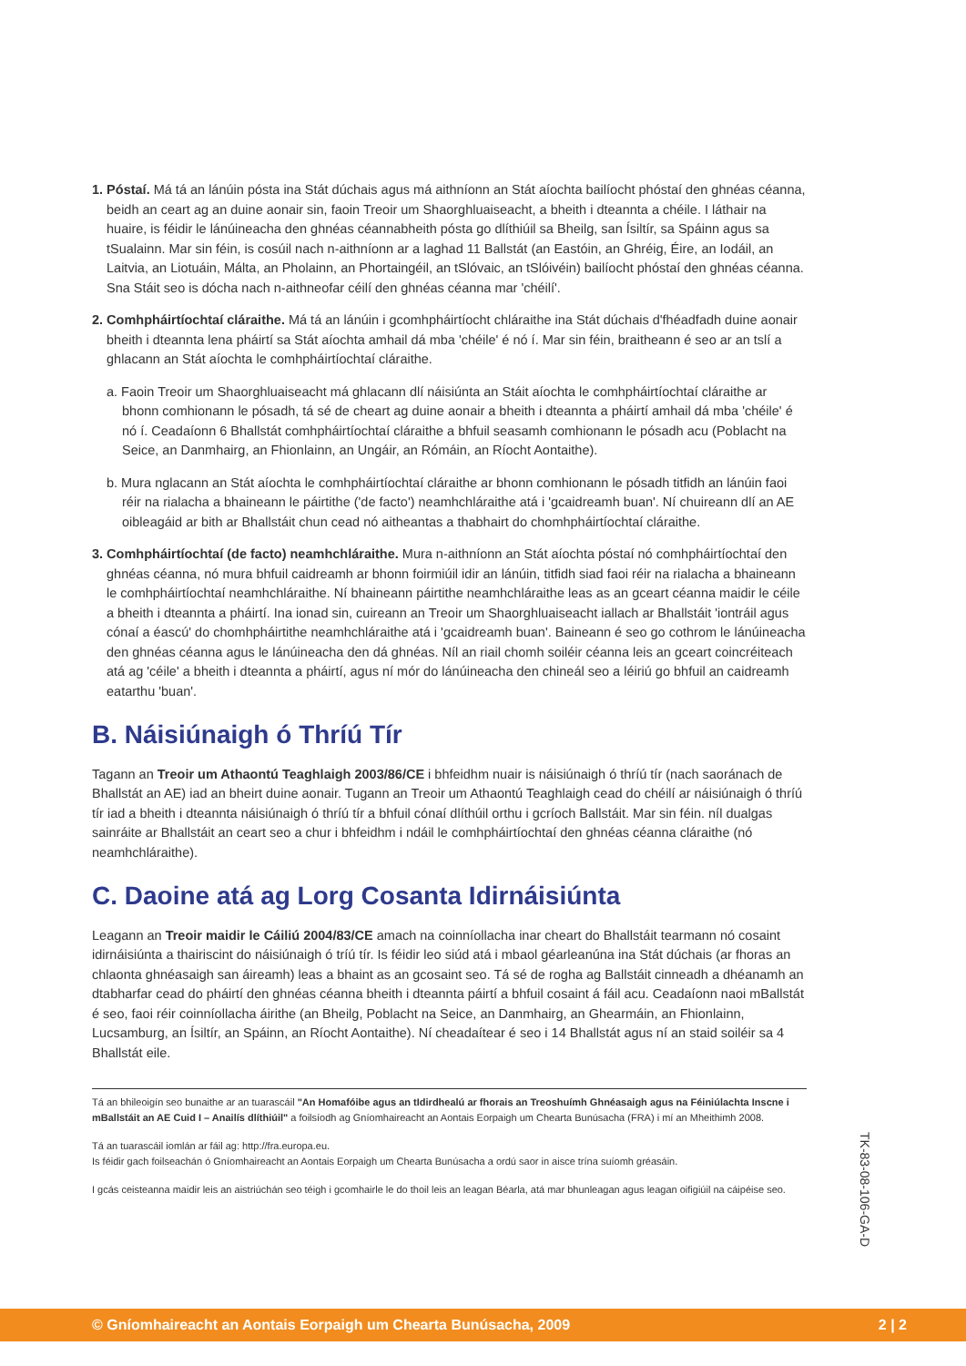1. Póstaí. Má tá an lánúin pósta ina Stát dúchais agus má aithníonn an Stát aíochta bailíocht phóstaí den ghnéas céanna, beidh an ceart ag an duine aonair sin, faoin Treoir um Shaorghluaiseacht, a bheith i dteannta a chéile. I láthair na huaire, is féidir le lánúineacha den ghnéas céannabheith pósta go dlíthiúil sa Bheilg, san Ísiltír, sa Spáinn agus sa tSualainn. Mar sin féin, is cosúil nach n-aithníonn ar a laghad 11 Ballstát (an Eastóin, an Ghréig, Éire, an Iodáil, an Laitvia, an Liotuáin, Málta, an Pholainn, an Phortaingéil, an tSlóvaic, an tSlóivéin) bailíocht phóstaí den ghnéas céanna. Sna Stáit seo is dócha nach n-aithneofar céilí den ghnéas céanna mar 'chéilí'.
2. Comhpháirtíochtaí cláraithe. Má tá an lánúin i gcomhpháirtíocht chláraithe ina Stát dúchais d'fhéadfadh duine aonair bheith i dteannta lena pháirtí sa Stát aíochta amhail dá mba 'chéile' é nó í. Mar sin féin, braitheann é seo ar an tslí a ghlacann an Stát aíochta le comhpháirtíochtaí cláraithe.
a. Faoin Treoir um Shaorghluaiseacht má ghlacann dlí náisiúnta an Stáit aíochta le comhpháirtíochtaí cláraithe ar bhonn comhionann le pósadh, tá sé de cheart ag duine aonair a bheith i dteannta a pháirtí amhail dá mba 'chéile' é nó í. Ceadaíonn 6 Bhallstát comhpháirtíochtaí cláraithe a bhfuil seasamh comhionann le pósadh acu (Poblacht na Seice, an Danmhairg, an Fhionlainn, an Ungáir, an Rómáin, an Ríocht Aontaithe).
b. Mura nglacann an Stát aíochta le comhpháirtíochtaí cláraithe ar bhonn comhionann le pósadh titfidh an lánúin faoi réir na rialacha a bhaineann le páirtithe ('de facto') neamhchláraithe atá i 'gcaidreamh buan'. Ní chuireann dlí an AE oibleagáid ar bith ar Bhallstáit chun cead nó aitheantas a thabhairt do chomhpháirtíochtaí cláraithe.
3. Comhpháirtíochtaí (de facto) neamhchláraithe. Mura n-aithníonn an Stát aíochta póstaí nó comhpháirtíochtaí den ghnéas céanna, nó mura bhfuil caidreamh ar bhonn foirmiúil idir an lánúin, titfidh siad faoi réir na rialacha a bhaineann le comhpháirtíochtaí neamhchláraithe. Ní bhaineann páirtithe neamhchláraithe leas as an gceart céanna maidir le céile a bheith i dteannta a pháirtí. Ina ionad sin, cuireann an Treoir um Shaorghluaiseacht iallach ar Bhallstáit 'iontráil agus cónaí a éascú' do chomhpháirtithe neamhchláraithe atá i 'gcaidreamh buan'. Baineann é seo go cothrom le lánúineacha den ghnéas céanna agus le lánúineacha den dá ghnéas. Níl an riail chomh soiléir céanna leis an gceart coincréiteach atá ag 'céile' a bheith i dteannta a pháirtí, agus ní mór do lánúineacha den chineál seo a léiriú go bhfuil an caidreamh eatarthu 'buan'.
B. Náisiúnaigh ó Thríú Tír
Tagann an Treoir um Athaontú Teaghlaigh 2003/86/CE i bhfeidhm nuair is náisiúnaigh ó thríú tír (nach saoránach de Bhallstát an AE) iad an bheirt duine aonair. Tugann an Treoir um Athaontú Teaghlaigh cead do chéilí ar náisiúnaigh ó thríú tír iad a bheith i dteannta náisiúnaigh ó thríú tír a bhfuil cónaí dlíthúil orthu i gcríoch Ballstáit. Mar sin féin. níl dualgas sainráite ar Bhallstáit an ceart seo a chur i bhfeidhm i ndáil le comhpháirtíochtaí den ghnéas céanna cláraithe (nó neamhchláraithe).
C. Daoine atá ag Lorg Cosanta Idirnáisiúnta
Leagann an Treoir maidir le Cáiliú 2004/83/CE amach na coinníollacha inar cheart do Bhallstáit tearmann nó cosaint idirnáisiúnta a thairiscint do náisiúnaigh ó tríú tír. Is féidir leo siúd atá i mbaol géarleanúna ina Stát dúchais (ar fhoras an chlaonta ghnéasaigh san áireamh) leas a bhaint as an gcosaint seo. Tá sé de rogha ag Ballstáit cinneadh a dhéanamh an dtabharfar cead do pháirtí den ghnéas céanna bheith i dteannta páirtí a bhfuil cosaint á fáil acu. Ceadaíonn naoi mBallstát é seo, faoi réir coinníollacha áirithe (an Bheilg, Poblacht na Seice, an Danmhairg, an Ghearmáin, an Fhionlainn, Lucsamburg, an Ísiltír, an Spáinn, an Ríocht Aontaithe). Ní cheadaítear é seo i 14 Bhallstát agus ní an staid soiléir sa 4 Bhallstát eile.
Tá an bhileoigín seo bunaithe ar an tuarascáil "An Homafóibe agus an tIdirdhealú ar fhorais an Treoshuímh Ghnéasaigh agus na Féiniúlachta Inscne i mBallstáit an AE Cuid I – Anailís dlíthiúil" a foilsíodh ag Gníomhaireacht an Aontais Eorpaigh um Chearta Bunúsacha (FRA) i mí an Mheithimh 2008.
Tá an tuarascáil iomlán ar fáil ag: http://fra.europa.eu.
Is féidir gach foilseachán ó Gníomhaireacht an Aontais Eorpaigh um Chearta Bunúsacha a ordú saor in aisce trína suíomh gréasáin.
I gcás ceisteanna maidir leis an aistriúchán seo téigh i gcomhairle le do thoil leis an leagan Béarla, atá mar bhunleagan agus leagan oifigiúil na cáipéise seo.
TK-83-08-106-GA-D
© Gníomhaireacht an Aontais Eorpaigh um Chearta Bunúsacha, 2009 2 | 2